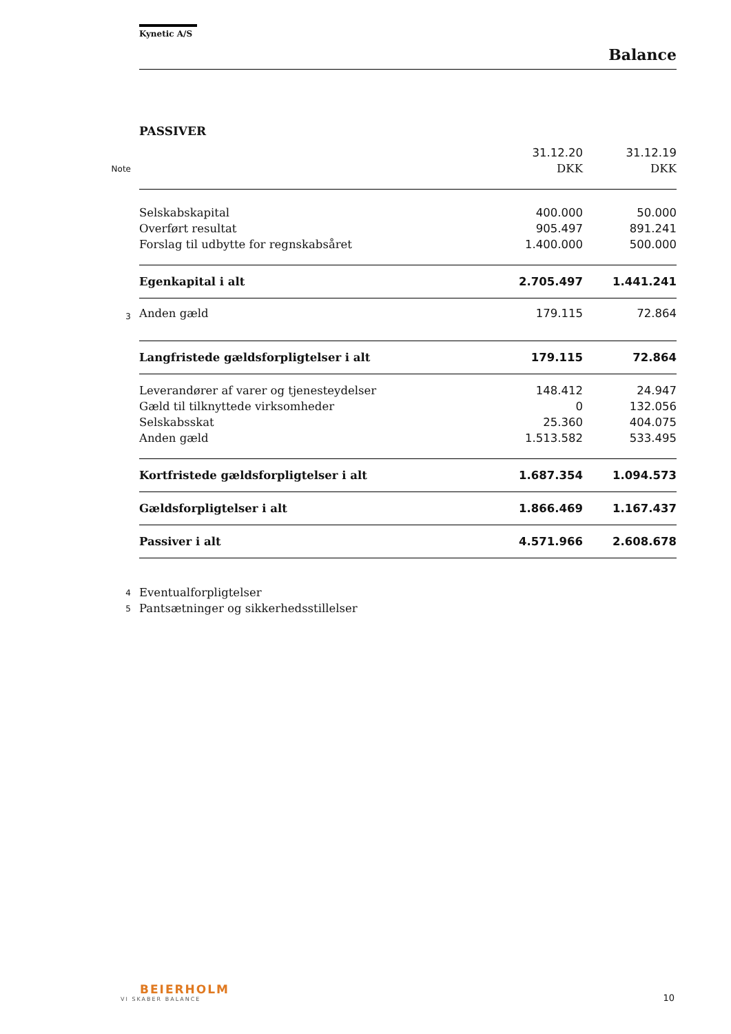Kynetic A/S
Balance
PASSIVER
| | | 31.12.20 | | 31.12.19 |
| Note | | DKK | | DKK |
| | Selskabskapital | 400.000 | | 50.000 |
| | Overført resultat | 905.497 | | 891.241 |
| | Forslag til udbytte for regnskabsåret | 1.400.000 | | 500.000 |
| | Egenkapital i alt | 2.705.497 | | 1.441.241 |
| 3 | Anden gæld | 179.115 | | 72.864 |
| | Langfristede gældsforpligtelser i alt | 179.115 | | 72.864 |
| | Leverandører af varer og tjenesteydelser | 148.412 | | 24.947 |
| | Gæld til tilknyttede virksomheder | 0 | | 132.056 |
| | Selskabsskat | 25.360 | | 404.075 |
| | Anden gæld | 1.513.582 | | 533.495 |
| | Kortfristede gældsforpligtelser i alt | 1.687.354 | | 1.094.573 |
| | Gældsforpligtelser i alt | 1.866.469 | | 1.167.437 |
| | Passiver i alt | 4.571.966 | | 2.608.678 |
| 4 | Eventualforpligtelser | | | |
| 5 | Pantsætninger og sikkerhedsstillelser | | | |
BEIERHOLM
VI SKABER BALANCE
10